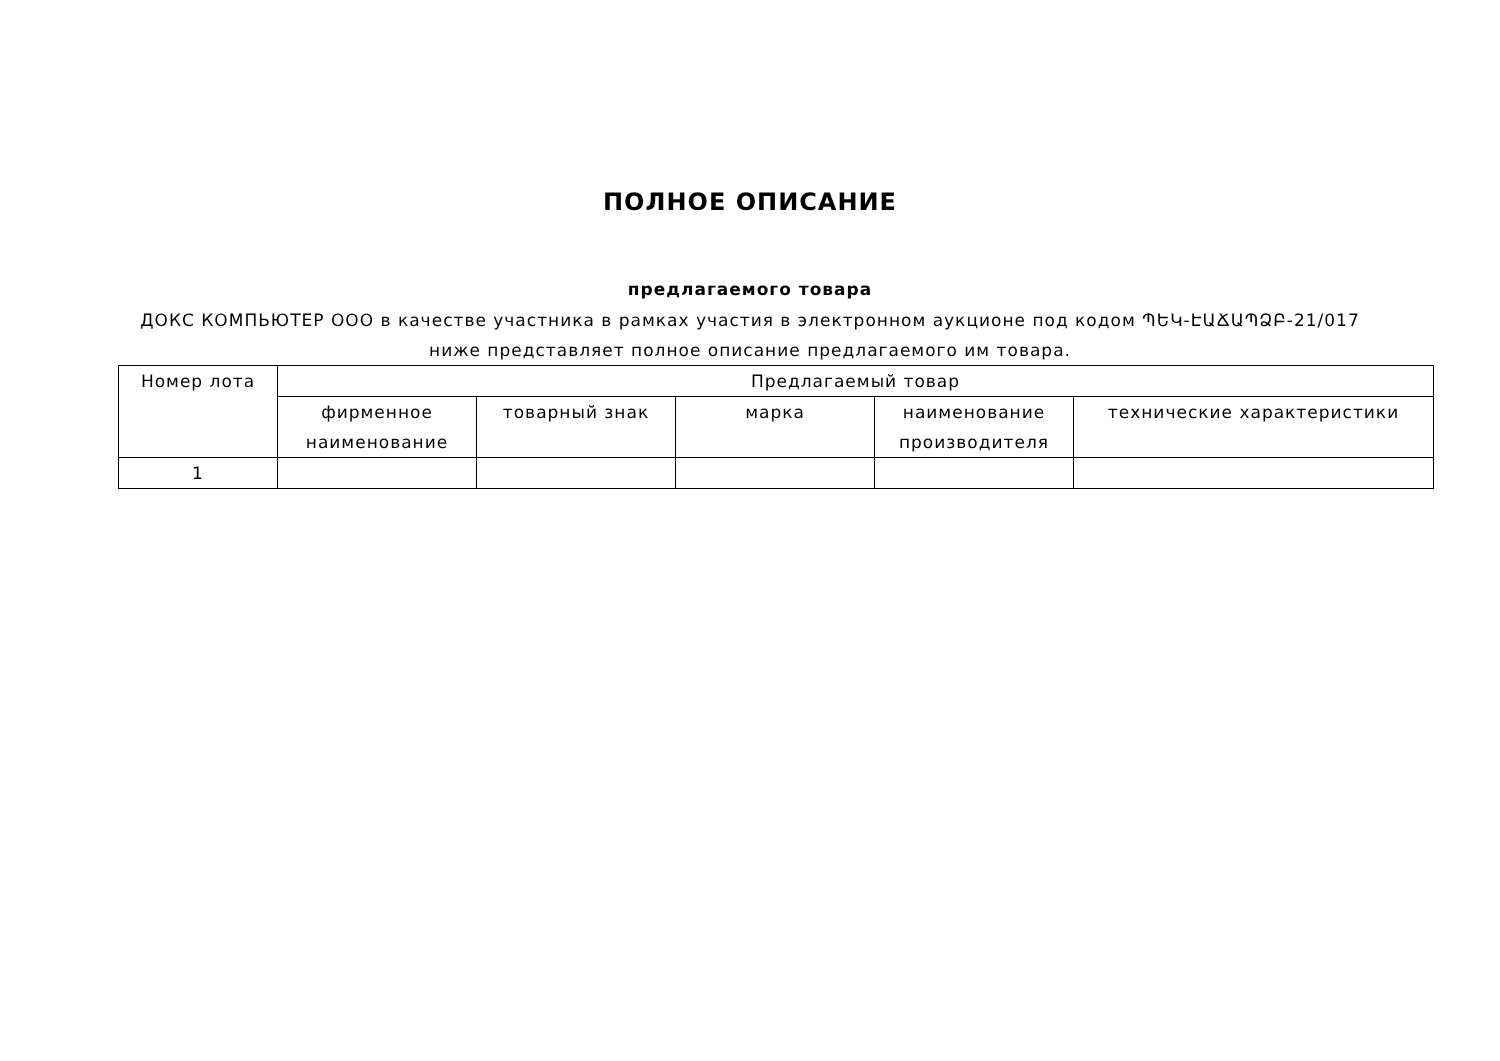ПОЛНОЕ ОПИСАНИЕ
предлагаемого товара
ДОКС КОМПЬЮТЕР ООО в качестве участника в рамках участия в электронном аукционе под кодом ՊԵԿ-ԷԱՃԱՊՁԲ-21/017 ниже представляет полное описание предлагаемого им товара.
| Номер лота | Предлагаемый товар | | | | |
| --- | --- | --- | --- | --- | --- |
| | фирменное наименование | товарный знак | марка | наименование производителя | технические характеристики |
| 1 | | | | | |